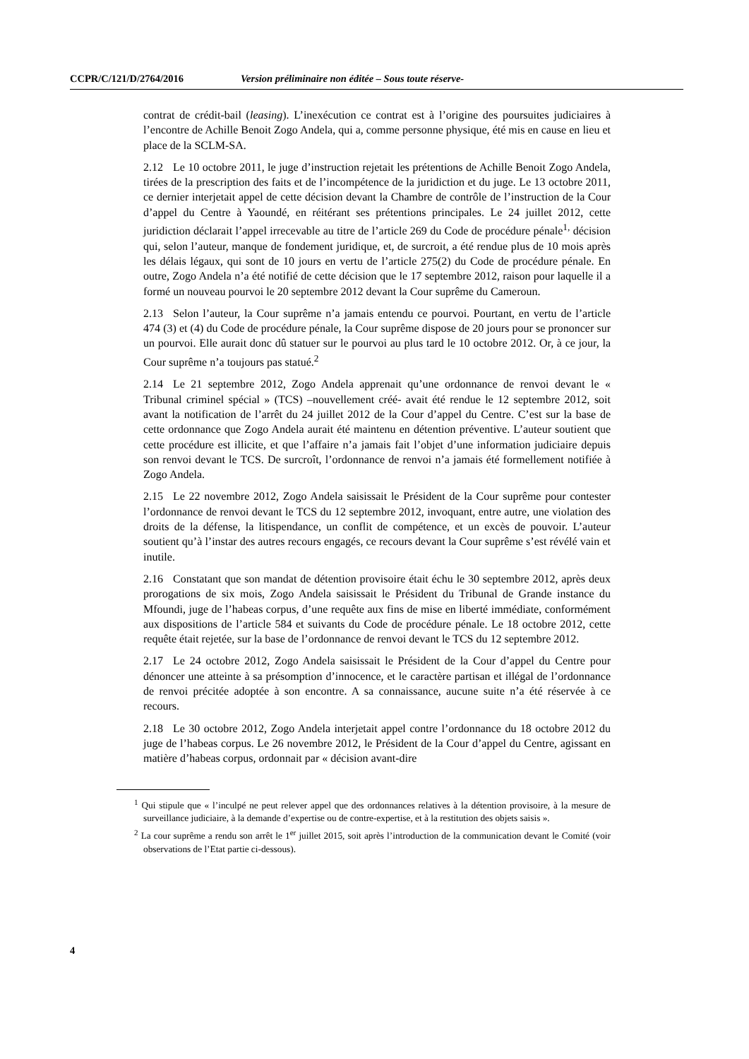CCPR/C/121/D/2764/2016 Version préliminaire non éditée – Sous toute réserve-
contrat de crédit-bail (leasing). L’inexécution ce contrat est à l’origine des poursuites judiciaires à l’encontre de Achille Benoit Zogo Andela, qui a, comme personne physique, été mis en cause en lieu et place de la SCLM-SA.
2.12 Le 10 octobre 2011, le juge d’instruction rejetait les prétentions de Achille Benoit Zogo Andela, tirées de la prescription des faits et de l’incompétence de la juridiction et du juge. Le 13 octobre 2011, ce dernier interjetait appel de cette décision devant la Chambre de contrôle de l’instruction de la Cour d’appel du Centre à Yaoundé, en réitérant ses prétentions principales. Le 24 juillet 2012, cette juridiction déclarait l’appel irrecevable au titre de l’article 269 du Code de procédure pénale<sup>1,</sup> décision qui, selon l’auteur, manque de fondement juridique, et, de surcroit, a été rendue plus de 10 mois après les délais légaux, qui sont de 10 jours en vertu de l’article 275(2) du Code de procédure pénale. En outre, Zogo Andela n’a été notifié de cette décision que le 17 septembre 2012, raison pour laquelle il a formé un nouveau pourvoi le 20 septembre 2012 devant la Cour suprême du Cameroun.
2.13 Selon l’auteur, la Cour suprême n’a jamais entendu ce pourvoi. Pourtant, en vertu de l’article 474 (3) et (4) du Code de procédure pénale, la Cour suprême dispose de 20 jours pour se prononcer sur un pourvoi. Elle aurait donc dû statuer sur le pourvoi au plus tard le 10 octobre 2012. Or, à ce jour, la Cour suprême n’a toujours pas statué.<sup>2</sup>
2.14 Le 21 septembre 2012, Zogo Andela apprenait qu’une ordonnance de renvoi devant le « Tribunal criminel spécial » (TCS) –nouvellement créé- avait été rendue le 12 septembre 2012, soit avant la notification de l’arrêt du 24 juillet 2012 de la Cour d’appel du Centre. C’est sur la base de cette ordonnance que Zogo Andela aurait été maintenu en détention préventive. L’auteur soutient que cette procédure est illicite, et que l’affaire n’a jamais fait l’objet d’une information judiciaire depuis son renvoi devant le TCS. De surcroît, l’ordonnance de renvoi n’a jamais été formellement notifiée à Zogo Andela.
2.15 Le 22 novembre 2012, Zogo Andela saisissait le Président de la Cour suprême pour contester l’ordonnance de renvoi devant le TCS du 12 septembre 2012, invoquant, entre autre, une violation des droits de la défense, la litispendance, un conflit de compétence, et un excès de pouvoir. L’auteur soutient qu’à l’instar des autres recours engagés, ce recours devant la Cour suprême s’est révélé vain et inutile.
2.16 Constatant que son mandat de détention provisoire était échu le 30 septembre 2012, après deux prorogations de six mois, Zogo Andela saisissait le Président du Tribunal de Grande instance du Mfoundi, juge de l’habeas corpus, d’une requête aux fins de mise en liberté immédiate, conformément aux dispositions de l’article 584 et suivants du Code de procédure pénale. Le 18 octobre 2012, cette requête était rejetée, sur la base de l’ordonnance de renvoi devant le TCS du 12 septembre 2012.
2.17 Le 24 octobre 2012, Zogo Andela saisissait le Président de la Cour d’appel du Centre pour dénoncer une atteinte à sa présomption d’innocence, et le caractère partisan et illégal de l’ordonnance de renvoi précitée adoptée à son encontre. A sa connaissance, aucune suite n’a été réservée à ce recours.
2.18 Le 30 octobre 2012, Zogo Andela interjetait appel contre l’ordonnance du 18 octobre 2012 du juge de l’habeas corpus. Le 26 novembre 2012, le Président de la Cour d’appel du Centre, agissant en matière d’habeas corpus, ordonnait par « décision avant-dire
<sup>1</sup> Qui stipule que « l’inculpé ne peut relever appel que des ordonnances relatives à la détention provisoire, à la mesure de surveillance judiciaire, à la demande d’expertise ou de contre-expertise, et à la restitution des objets saisis ».
<sup>2</sup> La cour suprême a rendu son arrêt le 1<sup>er</sup> juillet 2015, soit après l’introduction de la communication devant le Comité (voir observations de l’Etat partie ci-dessous).
4